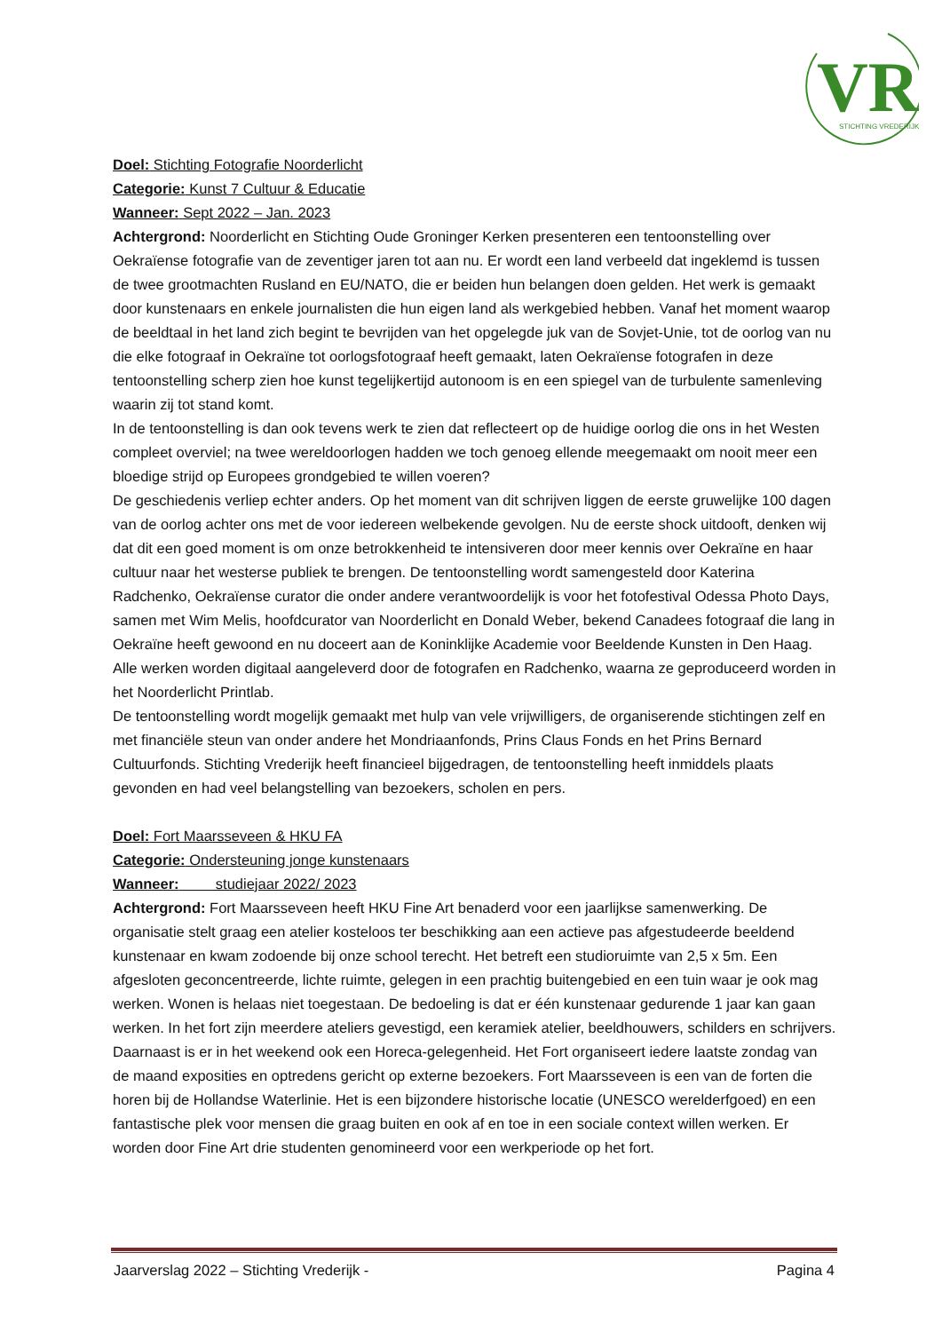VR
STICHTING VREDERIJK
Doel: Stichting Fotografie Noorderlicht
Categorie: Kunst 7 Cultuur & Educatie
Wanneer: Sept 2022 – Jan. 2023
Achtergrond: Noorderlicht en Stichting Oude Groninger Kerken presenteren een tentoonstelling over Oekraïense fotografie van de zeventiger jaren tot aan nu. Er wordt een land verbeeld dat ingeklemd is tussen de twee grootmachten Rusland en EU/NATO, die er beiden hun belangen doen gelden. Het werk is gemaakt door kunstenaars en enkele journalisten die hun eigen land als werkgebied hebben. Vanaf het moment waarop de beeldtaal in het land zich begint te bevrijden van het opgelegde juk van de Sovjet-Unie, tot de oorlog van nu die elke fotograaf in Oekraïne tot oorlogsfotograaf heeft gemaakt, laten Oekraïense fotografen in deze tentoonstelling scherp zien hoe kunst tegelijkertijd autonoom is en een spiegel van de turbulente samenleving waarin zij tot stand komt.
In de tentoonstelling is dan ook tevens werk te zien dat reflecteert op de huidige oorlog die ons in het Westen compleet overviel; na twee wereldoorlogen hadden we toch genoeg ellende meegemaakt om nooit meer een bloedige strijd op Europees grondgebied te willen voeren?
De geschiedenis verliep echter anders. Op het moment van dit schrijven liggen de eerste gruwelijke 100 dagen van de oorlog achter ons met de voor iedereen welbekende gevolgen. Nu de eerste shock uitdooft, denken wij dat dit een goed moment is om onze betrokkenheid te intensiveren door meer kennis over Oekraïne en haar cultuur naar het westerse publiek te brengen. De tentoonstelling wordt samengesteld door Katerina Radchenko, Oekraïense curator die onder andere verantwoordelijk is voor het fotofestival Odessa Photo Days, samen met Wim Melis, hoofdcurator van Noorderlicht en Donald Weber, bekend Canadees fotograaf die lang in Oekraïne heeft gewoond en nu doceert aan de Koninklijke Academie voor Beeldende Kunsten in Den Haag. Alle werken worden digitaal aangeleverd door de fotografen en Radchenko, waarna ze geproduceerd worden in het Noorderlicht Printlab.
De tentoonstelling wordt mogelijk gemaakt met hulp van vele vrijwilligers, de organiserende stichtingen zelf en met financiële steun van onder andere het Mondriaanfonds, Prins Claus Fonds en het Prins Bernard Cultuurfonds. Stichting Vrederijk heeft financieel bijgedragen, de tentoonstelling heeft inmiddels plaats gevonden en had veel belangstelling van bezoekers, scholen en pers.
Doel: Fort Maarsseveen & HKU FA
Categorie: Ondersteuning jonge kunstenaars
Wanneer: studiejaar 2022/ 2023
Achtergrond: Fort Maarsseveen heeft HKU Fine Art benaderd voor een jaarlijkse samenwerking. De organisatie stelt graag een atelier kosteloos ter beschikking aan een actieve pas afgestudeerde beeldend kunstenaar en kwam zodoende bij onze school terecht. Het betreft een studioruimte van 2,5 x 5m. Een afgesloten geconcentreerde, lichte ruimte, gelegen in een prachtig buitengebied en een tuin waar je ook mag werken. Wonen is helaas niet toegestaan. De bedoeling is dat er één kunstenaar gedurende 1 jaar kan gaan werken. In het fort zijn meerdere ateliers gevestigd, een keramiek atelier, beeldhouwers, schilders en schrijvers. Daarnaast is er in het weekend ook een Horeca-gelegenheid. Het Fort organiseert iedere laatste zondag van de maand exposities en optredens gericht op externe bezoekers. Fort Maarsseveen is een van de forten die horen bij de Hollandse Waterlinie. Het is een bijzondere historische locatie (UNESCO werelderfgoed) en een fantastische plek voor mensen die graag buiten en ook af en toe in een sociale context willen werken. Er worden door Fine Art drie studenten genomineerd voor een werkperiode op het fort.
Jaarverslag 2022 – Stichting Vrederijk - Pagina 4